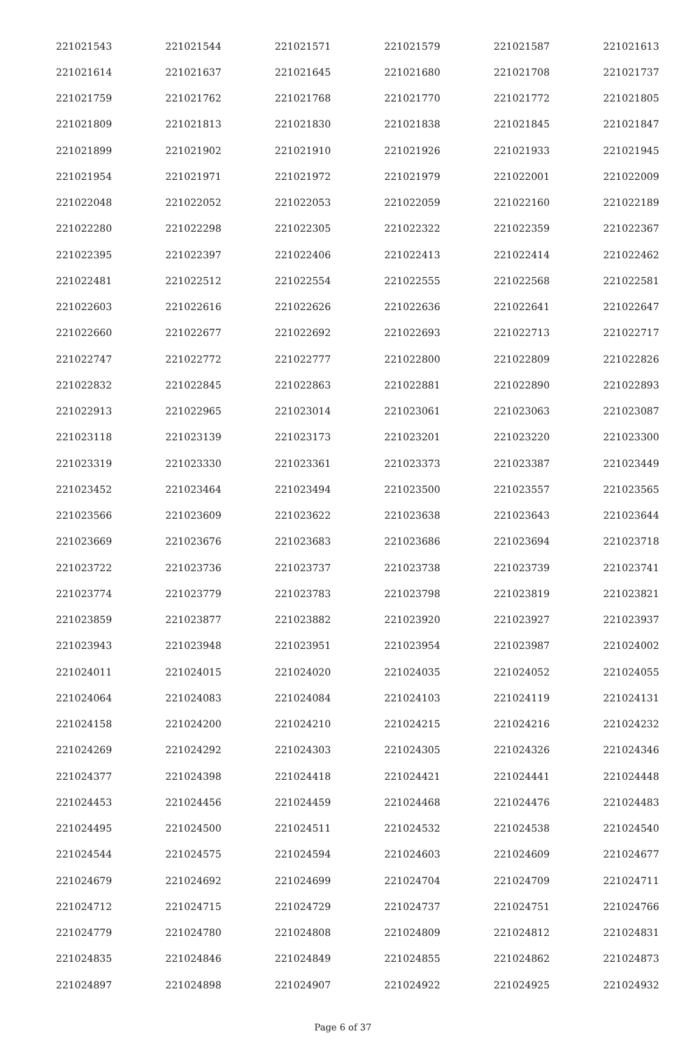| 221021543 | 221021544 | 221021571 | 221021579 | 221021587 | 221021613 |
| 221021614 | 221021637 | 221021645 | 221021680 | 221021708 | 221021737 |
| 221021759 | 221021762 | 221021768 | 221021770 | 221021772 | 221021805 |
| 221021809 | 221021813 | 221021830 | 221021838 | 221021845 | 221021847 |
| 221021899 | 221021902 | 221021910 | 221021926 | 221021933 | 221021945 |
| 221021954 | 221021971 | 221021972 | 221021979 | 221022001 | 221022009 |
| 221022048 | 221022052 | 221022053 | 221022059 | 221022160 | 221022189 |
| 221022280 | 221022298 | 221022305 | 221022322 | 221022359 | 221022367 |
| 221022395 | 221022397 | 221022406 | 221022413 | 221022414 | 221022462 |
| 221022481 | 221022512 | 221022554 | 221022555 | 221022568 | 221022581 |
| 221022603 | 221022616 | 221022626 | 221022636 | 221022641 | 221022647 |
| 221022660 | 221022677 | 221022692 | 221022693 | 221022713 | 221022717 |
| 221022747 | 221022772 | 221022777 | 221022800 | 221022809 | 221022826 |
| 221022832 | 221022845 | 221022863 | 221022881 | 221022890 | 221022893 |
| 221022913 | 221022965 | 221023014 | 221023061 | 221023063 | 221023087 |
| 221023118 | 221023139 | 221023173 | 221023201 | 221023220 | 221023300 |
| 221023319 | 221023330 | 221023361 | 221023373 | 221023387 | 221023449 |
| 221023452 | 221023464 | 221023494 | 221023500 | 221023557 | 221023565 |
| 221023566 | 221023609 | 221023622 | 221023638 | 221023643 | 221023644 |
| 221023669 | 221023676 | 221023683 | 221023686 | 221023694 | 221023718 |
| 221023722 | 221023736 | 221023737 | 221023738 | 221023739 | 221023741 |
| 221023774 | 221023779 | 221023783 | 221023798 | 221023819 | 221023821 |
| 221023859 | 221023877 | 221023882 | 221023920 | 221023927 | 221023937 |
| 221023943 | 221023948 | 221023951 | 221023954 | 221023987 | 221024002 |
| 221024011 | 221024015 | 221024020 | 221024035 | 221024052 | 221024055 |
| 221024064 | 221024083 | 221024084 | 221024103 | 221024119 | 221024131 |
| 221024158 | 221024200 | 221024210 | 221024215 | 221024216 | 221024232 |
| 221024269 | 221024292 | 221024303 | 221024305 | 221024326 | 221024346 |
| 221024377 | 221024398 | 221024418 | 221024421 | 221024441 | 221024448 |
| 221024453 | 221024456 | 221024459 | 221024468 | 221024476 | 221024483 |
| 221024495 | 221024500 | 221024511 | 221024532 | 221024538 | 221024540 |
| 221024544 | 221024575 | 221024594 | 221024603 | 221024609 | 221024677 |
| 221024679 | 221024692 | 221024699 | 221024704 | 221024709 | 221024711 |
| 221024712 | 221024715 | 221024729 | 221024737 | 221024751 | 221024766 |
| 221024779 | 221024780 | 221024808 | 221024809 | 221024812 | 221024831 |
| 221024835 | 221024846 | 221024849 | 221024855 | 221024862 | 221024873 |
| 221024897 | 221024898 | 221024907 | 221024922 | 221024925 | 221024932 |
Page 6 of 37